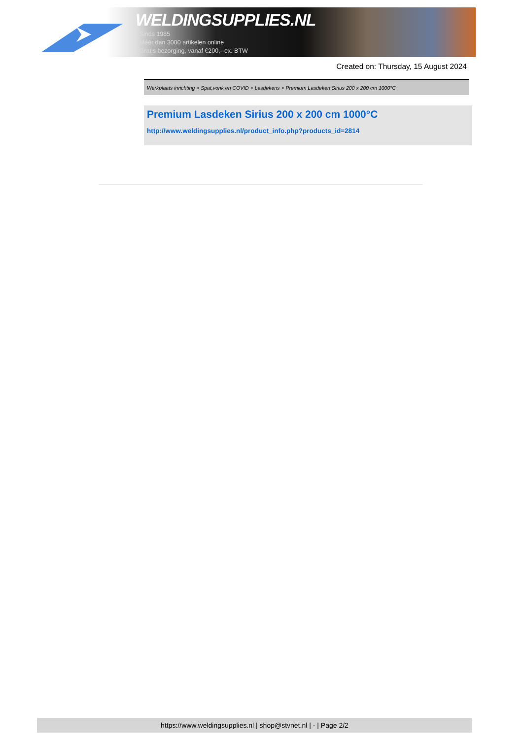WELDINGSUPPLIES.NL
- Sinds 1985
- Méér dan 3000 artikelen online
- Gratis bezorging, vanaf €200,--ex. BTW
Created on: Thursday, 15 August 2024
Werkplaats inrichting > Spat,vonk en COVID > Lasdekens > Premium Lasdeken Sirius 200 x 200 cm 1000°C
Premium Lasdeken Sirius 200 x 200 cm 1000°C
http://www.weldingsupplies.nl/product_info.php?products_id=2814
https://www.weldingsupplies.nl | shop@stvnet.nl | - | Page 2/2